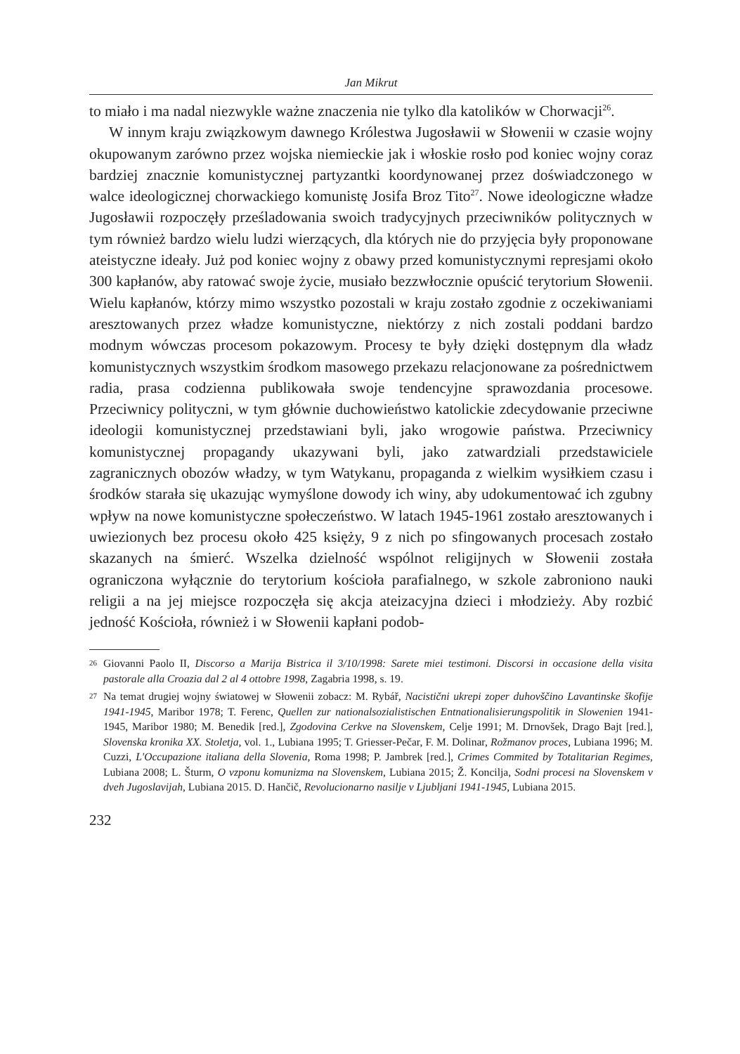Jan Mikrut
to miało i ma nadal niezwykle ważne znaczenia nie tylko dla katolików w Chorwacji<sup>26</sup>.
W innym kraju związkowym dawnego Królestwa Jugosławii w Słowenii w czasie wojny okupowanym zarówno przez wojska niemieckie jak i włoskie rosło pod koniec wojny coraz bardziej znacznie komunistycznej partyzantki koordynowanej przez doświadczonego w walce ideologicznej chorwackiego komunistę Josifa Broz Tito<sup>27</sup>. Nowe ideologiczne władze Jugosławii rozpoczęły prześladowania swoich tradycyjnych przeciwników politycznych w tym również bardzo wielu ludzi wierzących, dla których nie do przyjęcia były proponowane ateistyczne ideały. Już pod koniec wojny z obawy przed komunistycznymi represjami około 300 kapłanów, aby ratować swoje życie, musiało bezzwłocznie opuścić terytorium Słowenii. Wielu kapłanów, którzy mimo wszystko pozostali w kraju zostało zgodnie z oczekiwaniami aresztowanych przez władze komunistyczne, niektórzy z nich zostali poddani bardzo modnym wówczas procesom pokazowym. Procesy te były dzięki dostępnym dla władz komunistycznych wszystkim środkom masowego przekazu relacjonowane za pośrednictwem radia, prasa codzienna publikowała swoje tendencyjne sprawozdania procesowe. Przeciwnicy polityczni, w tym głównie duchowieństwo katolickie zdecydowanie przeciwne ideologii komunistycznej przedstawiani byli, jako wrogowie państwa. Przeciwnicy komunistycznej propagandy ukazywani byli, jako zatwardziali przedstawiciele zagranicznych obozów władzy, w tym Watykanu, propaganda z wielkim wysiłkiem czasu i środków starała się ukazując wymyślone dowody ich winy, aby udokumentować ich zgubny wpływ na nowe komunistyczne społeczeństwo. W latach 1945-1961 zostało aresztowanych i uwiezionych bez procesu około 425 księży, 9 z nich po sfingowanych procesach zostało skazanych na śmierć. Wszelka dzielność wspólnot religijnych w Słowenii została ograniczona wyłącznie do terytorium kościoła parafialnego, w szkole zabroniono nauki religii a na jej miejsce rozpoczęła się akcja ateizacyjna dzieci i młodzieży. Aby rozbić jedność Kościoła, również i w Słowenii kapłani podob-
26 Giovanni Paolo II, Discorso a Marija Bistrica il 3/10/1998: Sarete miei testimoni. Discorsi in occasione della visita pastorale alla Croazia dal 2 al 4 ottobre 1998, Zagabria 1998, s. 19.
27 Na temat drugiej wojny światowej w Słowenii zobacz: M. Rybář, Nacistični ukrepi zoper duhovščino Lavantinske škofije 1941-1945, Maribor 1978; T. Ferenc, Quellen zur nationalsozialistischen Entnationalisierungspolitik in Slowenien 1941-1945, Maribor 1980; M. Benedik [red.], Zgodovina Cerkve na Slovenskem, Celje 1991; M. Drnovšek, Drago Bajt [red.], Slovenska kronika XX. Stoletja, vol. 1., Lubiana 1995; T. Griesser-Pečar, F. M. Dolinar, Rožmanov proces, Lubiana 1996; M. Cuzzi, L'Occupazione italiana della Slovenia, Roma 1998; P. Jambrek [red.], Crimes Commited by Totalitarian Regimes, Lubiana 2008; L. Šturm, O vzponu komunizma na Slovenskem, Lubiana 2015; Ž. Koncilja, Sodni procesi na Slovenskem v dveh Jugoslavijah, Lubiana 2015. D. Hančič, Revolucionarno nasilje v Ljubljani 1941-1945, Lubiana 2015.
232